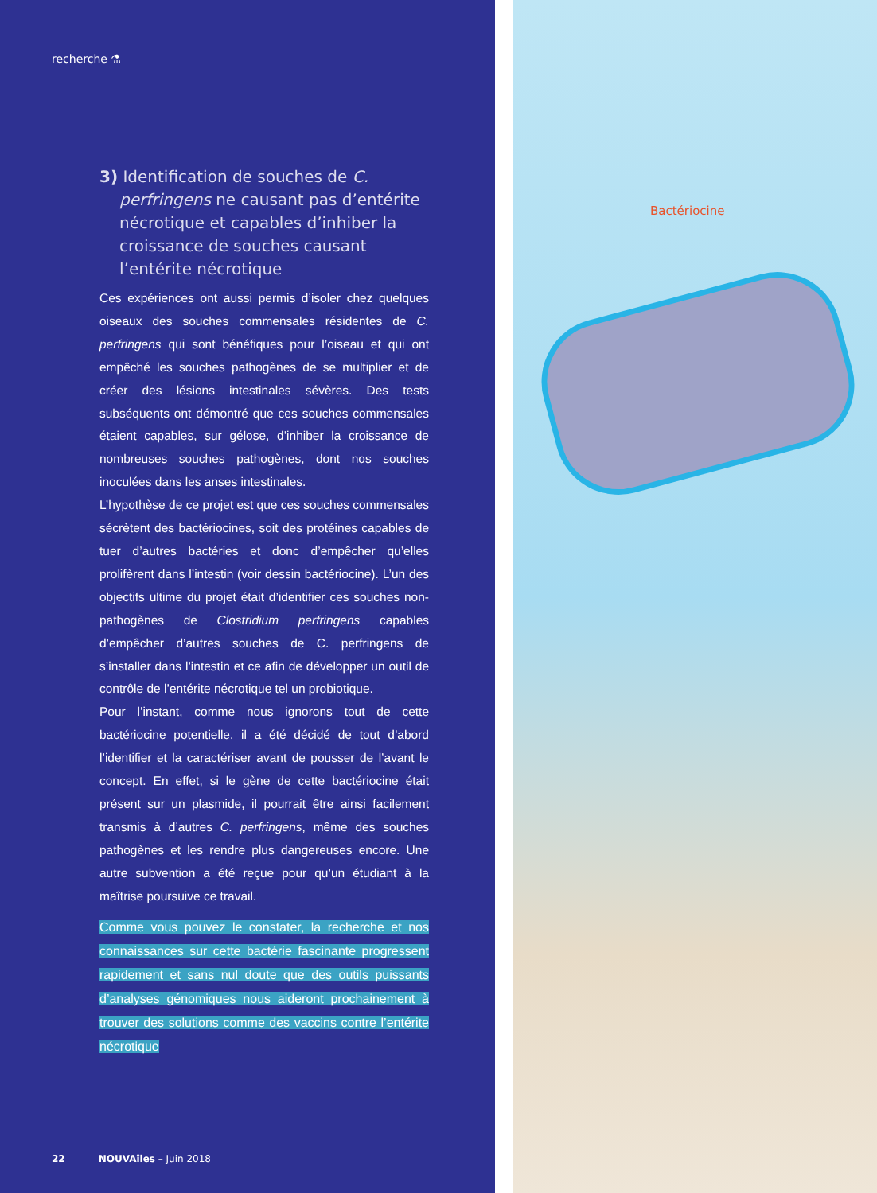recherche ⚗
3) Identification de souches de C. perfringens ne causant pas d’entérite nécrotique et capables d’inhiber la croissance de souches causant l’entérite nécrotique
Ces expériences ont aussi permis d’isoler chez quelques oiseaux des souches commensales résidentes de C. perfringens qui sont bénéfiques pour l’oiseau et qui ont empêché les souches pathogènes de se multiplier et de créer des lésions intestinales sévères. Des tests subséquents ont démontré que ces souches commensales étaient capables, sur gélose, d’inhiber la croissance de nombreuses souches pathogènes, dont nos souches inoculées dans les anses intestinales.
L’hypothèse de ce projet est que ces souches commensales sécrètent des bactériocines, soit des protéines capables de tuer d’autres bactéries et donc d’empêcher qu’elles prolifèrent dans l’intestin (voir dessin bactériocine). L’un des objectifs ultime du projet était d’identifier ces souches non-pathogènes de Clostridium perfringens capables d’empêcher d’autres souches de C. perfringens de s’installer dans l’intestin et ce afin de développer un outil de contrôle de l’entérite nécrotique tel un probiotique.
Pour l’instant, comme nous ignorons tout de cette bactériocine potentielle, il a été décidé de tout d’abord l’identifier et la caractériser avant de pousser de l’avant le concept. En effet, si le gène de cette bactériocine était présent sur un plasmide, il pourrait être ainsi facilement transmis à d’autres C. perfringens, même des souches pathogènes et les rendre plus dangereuses encore. Une autre subvention a été reçue pour qu’un étudiant à la maîtrise poursuive ce travail.
Comme vous pouvez le constater, la recherche et nos connaissances sur cette bactérie fascinante progressent rapidement et sans nul doute que des outils puissants d’analyses génomiques nous aideront prochainement à trouver des solutions comme des vaccins contre l’entérite nécrotique
22 NOUVAîles – Juin 2018
Bactériocine